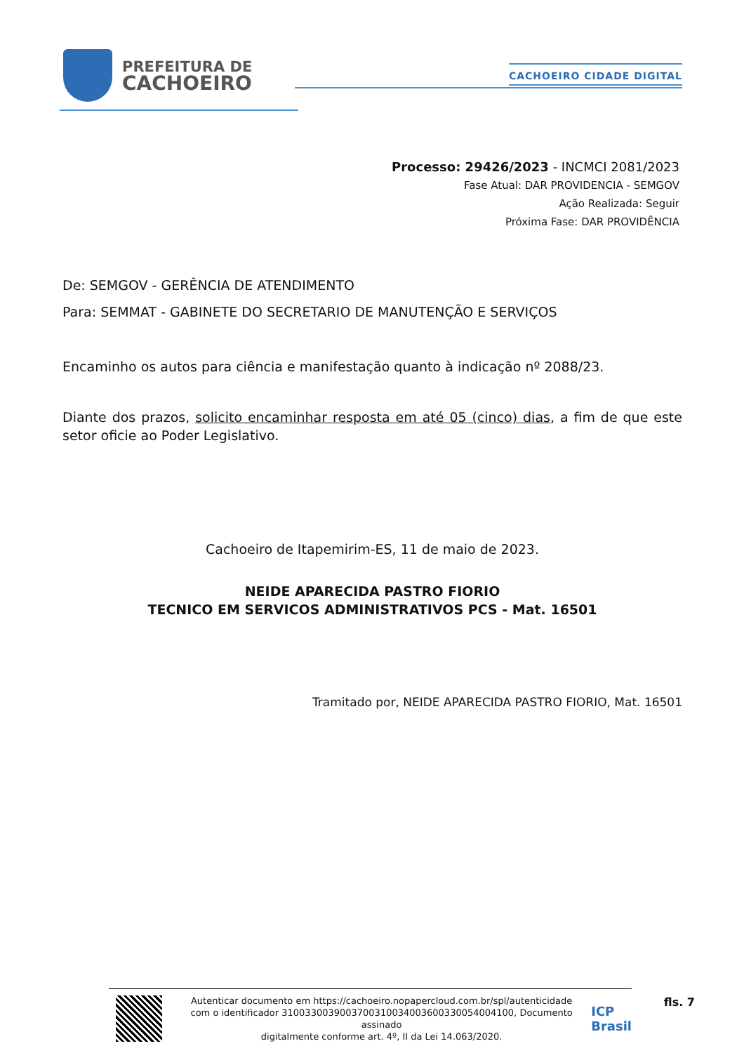PREFEITURA DE
CACHOEIRO
CACHOEIRO CIDADE DIGITAL
Processo: 29426/2023 - INCMCI 2081/2023
Fase Atual: DAR PROVIDENCIA - SEMGOV
Ação Realizada: Seguir
Próxima Fase: DAR PROVIDÊNCIA
De: SEMGOV - GERÊNCIA DE ATENDIMENTO
Para: SEMMAT - GABINETE DO SECRETARIO DE MANUTENÇÃO E SERVIÇOS
Encaminho os autos para ciência e manifestação quanto à indicação nº 2088/23.
Diante dos prazos, solicito encaminhar resposta em até 05 (cinco) dias, a fim de que este setor oficie ao Poder Legislativo.
Cachoeiro de Itapemirim-ES, 11 de maio de 2023.
NEIDE APARECIDA PASTRO FIORIO
TECNICO EM SERVICOS ADMINISTRATIVOS PCS - Mat. 16501
Tramitado por, NEIDE APARECIDA PASTRO FIORIO, Mat. 16501
Autenticar documento em https://cachoeiro.nopapercloud.com.br/spl/autenticidade
com o identificador 3100330039003700310034003600330054004100, Documento assinado
digitalmente conforme art. 4º, II da Lei 14.063/2020.
ICP
Brasil
fls. 7